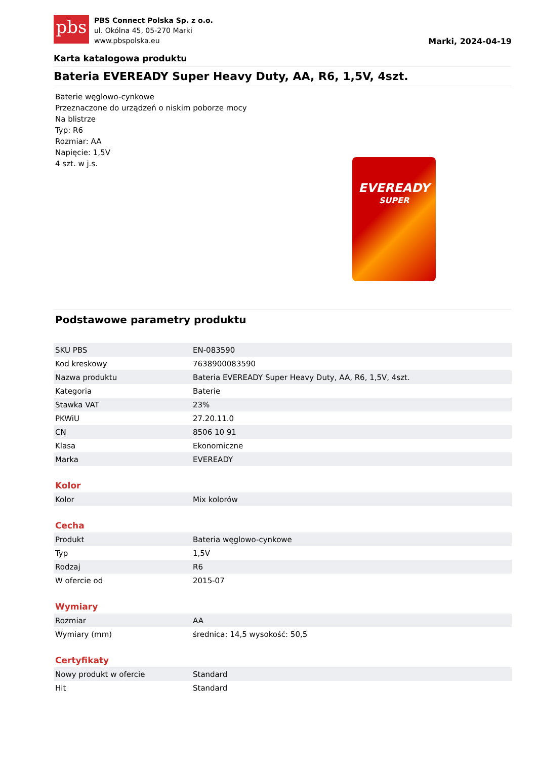pbs
PBS Connect Polska Sp. z o.o.
ul. Okólna 45, 05-270 Marki
www.pbspolska.eu
Marki, 2024-04-19
Karta katalogowa produktu
Bateria EVEREADY Super Heavy Duty, AA, R6, 1,5V, 4szt.
Baterie węglowo-cynkowe
Przeznaczone do urządzeń o niskim poborze mocy
Na blistrze
Typ: R6
Rozmiar: AA
Napięcie: 1,5V
4 szt. w j.s.
EVEREADY
SUPER
Podstawowe parametry produktu
| SKU PBS | EN-083590 |
| Kod kreskowy | 7638900083590 |
| Nazwa produktu | Bateria EVEREADY Super Heavy Duty, AA, R6, 1,5V, 4szt. |
| Kategoria | Baterie |
| Stawka VAT | 23% |
| PKWiU | 27.20.11.0 |
| CN | 8506 10 91 |
| Klasa | Ekonomiczne |
| Marka | EVEREADY |
Kolor
| Kolor | Mix kolorów |
Cecha
| Produkt | Bateria węglowo-cynkowe |
| Typ | 1,5V |
| Rodzaj | R6 |
| W ofercie od | 2015-07 |
Wymiary
| Rozmiar | AA |
| Wymiary (mm) | średnica: 14,5 wysokość: 50,5 |
Certyfikaty
| Nowy produkt w ofercie | Standard |
| Hit | Standard |